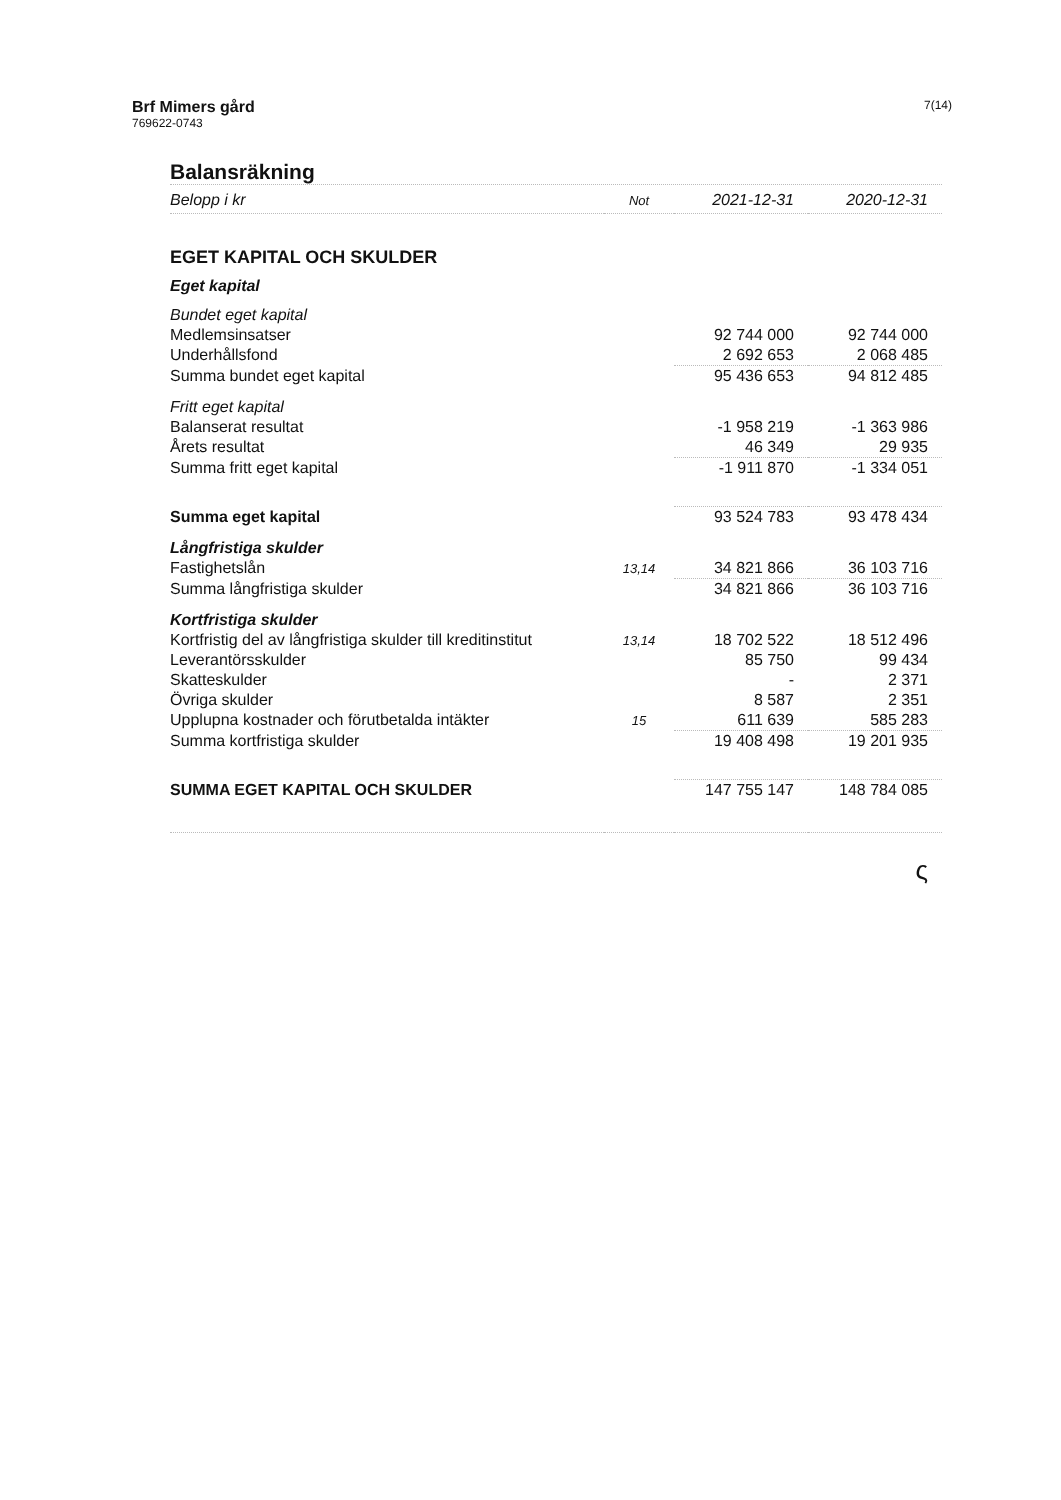Brf Mimers gård
769622-0743
7(14)
Balansräkning
| Belopp i kr | Not | 2021-12-31 | 2020-12-31 |
| --- | --- | --- | --- |
| EGET KAPITAL OCH SKULDER | | | |
| Eget kapital | | | |
| Bundet eget kapital | | | |
| Medlemsinsatser | | 92 744 000 | 92 744 000 |
| Underhållsfond | | 2 692 653 | 2 068 485 |
| Summa bundet eget kapital | | 95 436 653 | 94 812 485 |
| Fritt eget kapital | | | |
| Balanserat resultat | | -1 958 219 | -1 363 986 |
| Årets resultat | | 46 349 | 29 935 |
| Summa fritt eget kapital | | -1 911 870 | -1 334 051 |
| Summa eget kapital | | 93 524 783 | 93 478 434 |
| Långfristiga skulder | | | |
| Fastighetslån | 13,14 | 34 821 866 | 36 103 716 |
| Summa långfristiga skulder | | 34 821 866 | 36 103 716 |
| Kortfristiga skulder | | | |
| Kortfristig del av långfristiga skulder till kreditinstitut | 13,14 | 18 702 522 | 18 512 496 |
| Leverantörsskulder | | 85 750 | 99 434 |
| Skatteskulder | | - | 2 371 |
| Övriga skulder | | 8 587 | 2 351 |
| Upplupna kostnader och förutbetalda intäkter | 15 | 611 639 | 585 283 |
| Summa kortfristiga skulder | | 19 408 498 | 19 201 935 |
| SUMMA EGET KAPITAL OCH SKULDER | | 147 755 147 | 148 784 085 |
ς